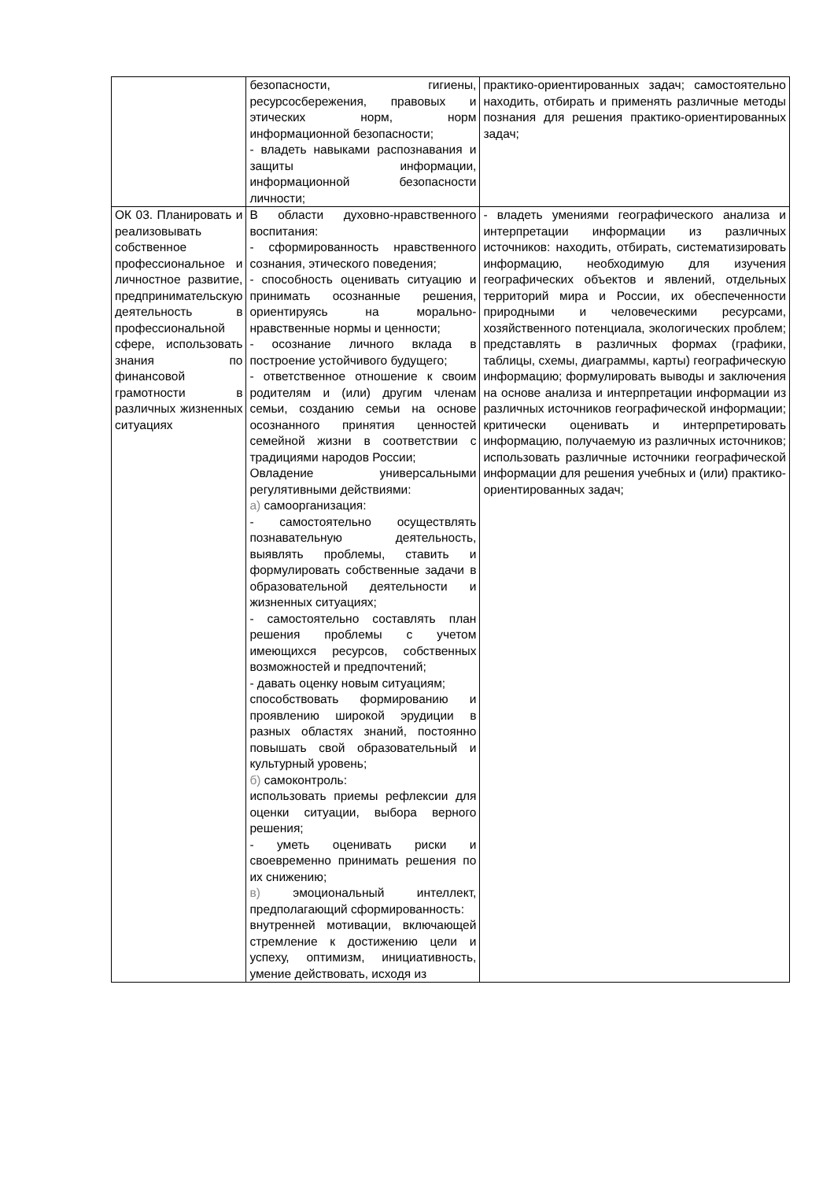| | безопасности, гигиены, ресурсосбережения, правовых и этических норм, норм информационной безопасности; - владеть навыками распознавания и защиты информации, информационной безопасности личности; | практико-ориентированных задач; самостоятельно находить, отбирать и применять различные методы познания для решения практико-ориентированных задач; |
| ОК 03. Планировать и реализовывать собственное профессиональное и личностное развитие, предпринимательскую деятельность в профессиональной сфере, использовать знания по финансовой грамотности в различных жизненных ситуациях | В области духовно-нравственного воспитания: - сформированность нравственного сознания, этического поведения; - способность оценивать ситуацию и принимать осознанные решения, ориентируясь на морально-нравственные нормы и ценности; - осознание личного вклада в построение устойчивого будущего; - ответственное отношение к своим родителям и (или) другим членам семьи, созданию семьи на основе осознанного принятия ценностей семейной жизни в соответствии с традициями народов России; Овладение универсальными регулятивными действиями: а) самоорганизация: - самостоятельно осуществлять познавательную деятельность, выявлять проблемы, ставить и формулировать собственные задачи в образовательной деятельности и жизненных ситуациях; - самостоятельно составлять план решения проблемы с учетом имеющихся ресурсов, собственных возможностей и предпочтений; - давать оценку новым ситуациям; способствовать формированию и проявлению широкой эрудиции в разных областях знаний, постоянно повышать свой образовательный и культурный уровень; б) самоконтроль: использовать приемы рефлексии для оценки ситуации, выбора верного решения; - уметь оценивать риски и своевременно принимать решения по их снижению; в) эмоциональный интеллект, предполагающий сформированность: внутренней мотивации, включающей стремление к достижению цели и успеху, оптимизм, инициативность, умение действовать, исходя из | - владеть умениями географического анализа и интерпретации информации из различных источников: находить, отбирать, систематизировать информацию, необходимую для изучения географических объектов и явлений, отдельных территорий мира и России, их обеспеченности природными и человеческими ресурсами, хозяйственного потенциала, экологических проблем; представлять в различных формах (графики, таблицы, схемы, диаграммы, карты) географическую информацию; формулировать выводы и заключения на основе анализа и интерпретации информации из различных источников географической информации; критически оценивать и интерпретировать информацию, получаемую из различных источников; использовать различные источники географической информации для решения учебных и (или) практико-ориентированных задач; |